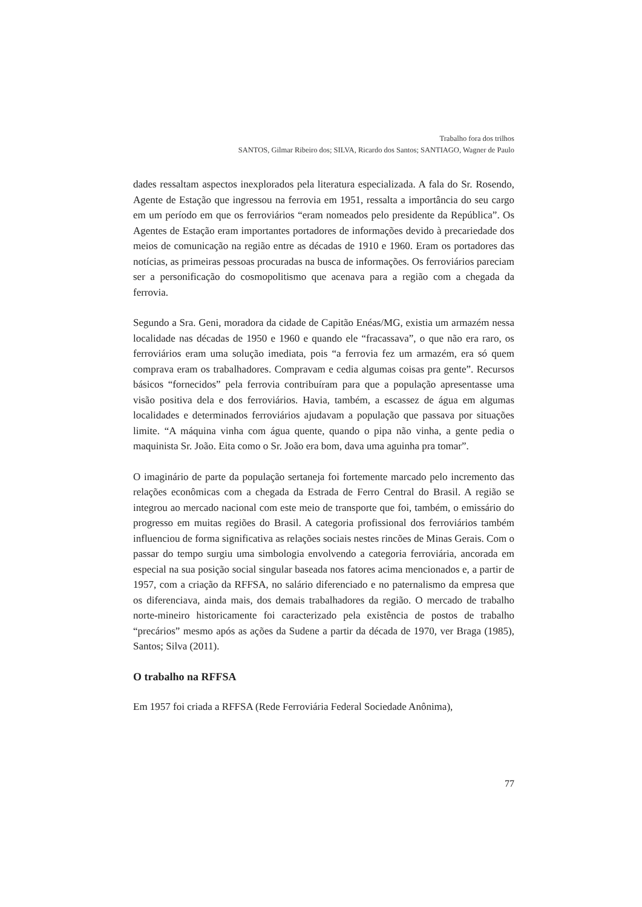Trabalho fora dos trilhos
SANTOS, Gilmar Ribeiro dos; SILVA, Ricardo dos Santos; SANTIAGO, Wagner de Paulo
dades ressaltam aspectos inexplorados pela literatura especializada. A fala do Sr. Rosendo, Agente de Estação que ingressou na ferrovia em 1951, ressalta a importância do seu cargo em um período em que os ferroviários “eram nomeados pelo presidente da República”. Os Agentes de Estação eram importantes portadores de informações devido à precariedade dos meios de comunicação na região entre as décadas de 1910 e 1960. Eram os portadores das notícias, as primeiras pessoas procuradas na busca de informações. Os ferroviários pareciam ser a personificação do cosmopolitismo que acenava para a região com a chegada da ferrovia.
Segundo a Sra. Geni, moradora da cidade de Capitão Enéas/MG, existia um armazém nessa localidade nas décadas de 1950 e 1960 e quando ele “fracassava”, o que não era raro, os ferroviários eram uma solução imediata, pois “a ferrovia fez um armazém, era só quem comprava eram os trabalhadores. Compravam e cedia algumas coisas pra gente”. Recursos básicos “fornecidos” pela ferrovia contribuíram para que a população apresentasse uma visão positiva dela e dos ferroviários. Havia, também, a escassez de água em algumas localidades e determinados ferroviários ajudavam a população que passava por situações limite. “A máquina vinha com água quente, quando o pipa não vinha, a gente pedia o maquinista Sr. João. Eita como o Sr. João era bom, dava uma aguinha pra tomar”.
O imaginário de parte da população sertaneja foi fortemente marcado pelo incremento das relações econômicas com a chegada da Estrada de Ferro Central do Brasil. A região se integrou ao mercado nacional com este meio de transporte que foi, também, o emissário do progresso em muitas regiões do Brasil. A categoria profissional dos ferroviários também influenciou de forma significativa as relações sociais nestes rincões de Minas Gerais. Com o passar do tempo surgiu uma simbologia envolvendo a categoria ferroviária, ancorada em especial na sua posição social singular baseada nos fatores acima mencionados e, a partir de 1957, com a criação da RFFSA, no salário diferenciado e no paternalismo da empresa que os diferenciava, ainda mais, dos demais trabalhadores da região. O mercado de trabalho norte-mineiro historicamente foi caracterizado pela existência de postos de trabalho “precários” mesmo após as ações da Sudene a partir da década de 1970, ver Braga (1985), Santos; Silva (2011).
O trabalho na RFFSA
Em 1957 foi criada a RFFSA (Rede Ferroviária Federal Sociedade Anônima),
77